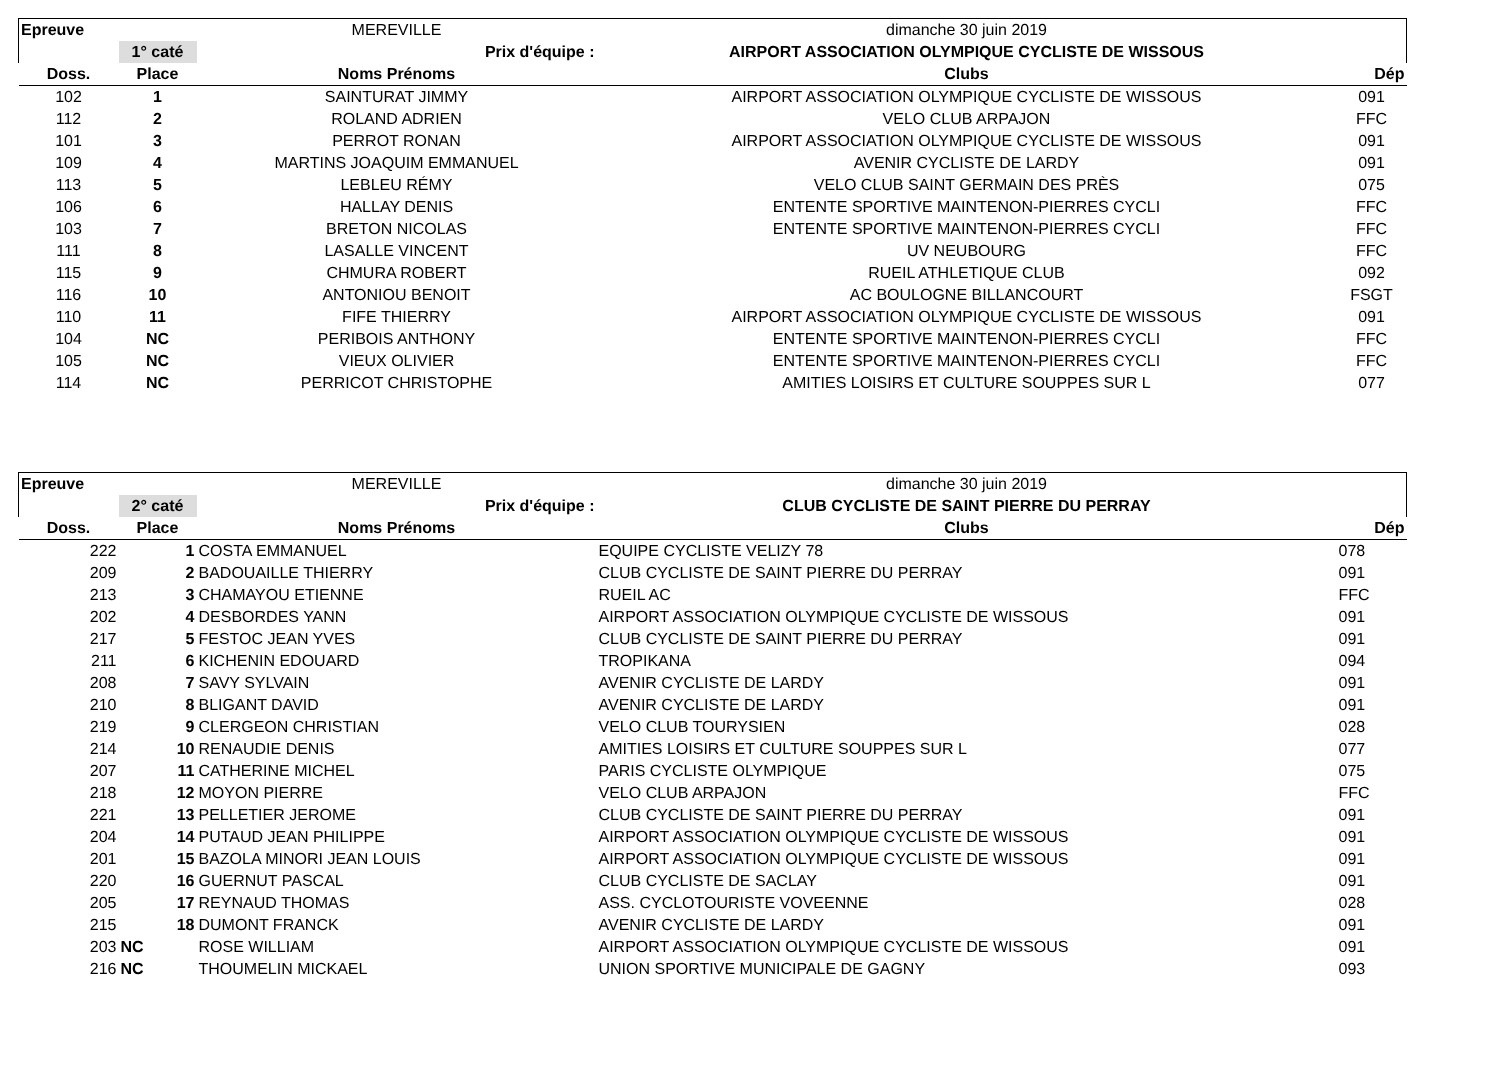| Epreuve | | MEREVILLE | dimanche 30 juin 2019 | |
| | 1° caté | Prix d'équipe : | AIRPORT ASSOCIATION OLYMPIQUE CYCLISTE DE WISSOUS | |
| Doss. | Place | Noms Prénoms | Clubs | Dép |
| 102 | 1 | SAINTURAT JIMMY | AIRPORT ASSOCIATION OLYMPIQUE CYCLISTE DE WISSOUS | 091 |
| 112 | 2 | ROLAND ADRIEN | VELO CLUB ARPAJON | FFC |
| 101 | 3 | PERROT RONAN | AIRPORT ASSOCIATION OLYMPIQUE CYCLISTE DE WISSOUS | 091 |
| 109 | 4 | MARTINS JOAQUIM EMMANUEL | AVENIR CYCLISTE DE LARDY | 091 |
| 113 | 5 | LEBLEU RÉMY | VELO CLUB SAINT GERMAIN DES PRÈS | 075 |
| 106 | 6 | HALLAY DENIS | ENTENTE SPORTIVE MAINTENON-PIERRES CYCLI | FFC |
| 103 | 7 | BRETON NICOLAS | ENTENTE SPORTIVE MAINTENON-PIERRES CYCLI | FFC |
| 111 | 8 | LASALLE VINCENT | UV NEUBOURG | FFC |
| 115 | 9 | CHMURA ROBERT | RUEIL ATHLETIQUE CLUB | 092 |
| 116 | 10 | ANTONIOU BENOIT | AC BOULOGNE BILLANCOURT | FSGT |
| 110 | 11 | FIFE THIERRY | AIRPORT ASSOCIATION OLYMPIQUE CYCLISTE DE WISSOUS | 091 |
| 104 | NC | PERIBOIS ANTHONY | ENTENTE SPORTIVE MAINTENON-PIERRES CYCLI | FFC |
| 105 | NC | VIEUX OLIVIER | ENTENTE SPORTIVE MAINTENON-PIERRES CYCLI | FFC |
| 114 | NC | PERRICOT CHRISTOPHE | AMITIES LOISIRS ET CULTURE SOUPPES SUR L | 077 |
| Epreuve | | MEREVILLE | dimanche 30 juin 2019 | |
| | 2° caté | Prix d'équipe : | CLUB CYCLISTE DE SAINT PIERRE DU PERRAY | |
| Doss. | Place | Noms Prénoms | Clubs | Dép |
| 222 | 1 | COSTA EMMANUEL | EQUIPE CYCLISTE VELIZY 78 | 078 |
| 209 | 2 | BADOUAILLE THIERRY | CLUB CYCLISTE DE SAINT PIERRE DU PERRAY | 091 |
| 213 | 3 | CHAMAYOU ETIENNE | RUEIL AC | FFC |
| 202 | 4 | DESBORDES YANN | AIRPORT ASSOCIATION OLYMPIQUE CYCLISTE DE WISSOUS | 091 |
| 217 | 5 | FESTOC JEAN YVES | CLUB CYCLISTE DE SAINT PIERRE DU PERRAY | 091 |
| 211 | 6 | KICHENIN EDOUARD | TROPIKANA | 094 |
| 208 | 7 | SAVY SYLVAIN | AVENIR CYCLISTE DE LARDY | 091 |
| 210 | 8 | BLIGANT DAVID | AVENIR CYCLISTE DE LARDY | 091 |
| 219 | 9 | CLERGEON CHRISTIAN | VELO CLUB TOURYSIEN | 028 |
| 214 | 10 | RENAUDIE DENIS | AMITIES LOISIRS ET CULTURE SOUPPES SUR L | 077 |
| 207 | 11 | CATHERINE MICHEL | PARIS CYCLISTE OLYMPIQUE | 075 |
| 218 | 12 | MOYON PIERRE | VELO CLUB ARPAJON | FFC |
| 221 | 13 | PELLETIER JEROME | CLUB CYCLISTE DE SAINT PIERRE DU PERRAY | 091 |
| 204 | 14 | PUTAUD JEAN PHILIPPE | AIRPORT ASSOCIATION OLYMPIQUE CYCLISTE DE WISSOUS | 091 |
| 201 | 15 | BAZOLA MINORI JEAN LOUIS | AIRPORT ASSOCIATION OLYMPIQUE CYCLISTE DE WISSOUS | 091 |
| 220 | 16 | GUERNUT PASCAL | CLUB CYCLISTE DE SACLAY | 091 |
| 205 | 17 | REYNAUD THOMAS | ASS. CYCLOTOURISTE VOVEENNE | 028 |
| 215 | 18 | DUMONT FRANCK | AVENIR CYCLISTE DE LARDY | 091 |
| 203 | NC | ROSE WILLIAM | AIRPORT ASSOCIATION OLYMPIQUE CYCLISTE DE WISSOUS | 091 |
| 216 | NC | THOUMELIN MICKAEL | UNION SPORTIVE MUNICIPALE DE GAGNY | 093 |